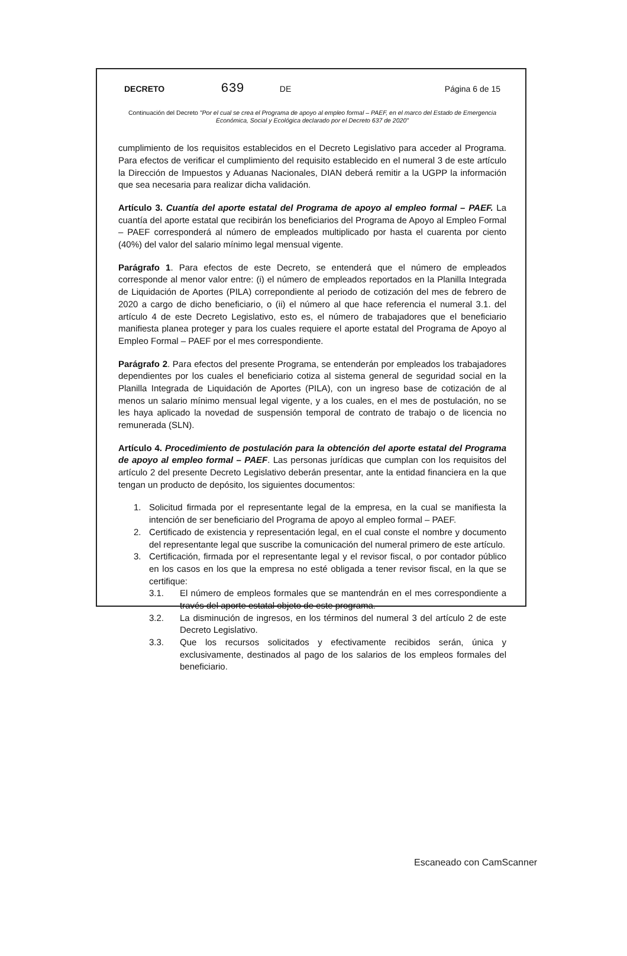DECRETO 639 DE Página 6 de 15
Continuación del Decreto "Por el cual se crea el Programa de apoyo al empleo formal – PAEF, en el marco del Estado de Emergencia Económica, Social y Ecológica declarado por el Decreto 637 de 2020"
cumplimiento de los requisitos establecidos en el Decreto Legislativo para acceder al Programa. Para efectos de verificar el cumplimiento del requisito establecido en el numeral 3 de este artículo la Dirección de Impuestos y Aduanas Nacionales, DIAN deberá remitir a la UGPP la información que sea necesaria para realizar dicha validación.
Artículo 3. Cuantía del aporte estatal del Programa de apoyo al empleo formal – PAEF. La cuantía del aporte estatal que recibirán los beneficiarios del Programa de Apoyo al Empleo Formal – PAEF corresponderá al número de empleados multiplicado por hasta el cuarenta por ciento (40%) del valor del salario mínimo legal mensual vigente.
Parágrafo 1. Para efectos de este Decreto, se entenderá que el número de empleados corresponde al menor valor entre: (i) el número de empleados reportados en la Planilla Integrada de Liquidación de Aportes (PILA) correpondiente al periodo de cotización del mes de febrero de 2020 a cargo de dicho beneficiario, o (ii) el número al que hace referencia el numeral 3.1. del artículo 4 de este Decreto Legislativo, esto es, el número de trabajadores que el beneficiario manifiesta planea proteger y para los cuales requiere el aporte estatal del Programa de Apoyo al Empleo Formal – PAEF por el mes correspondiente.
Parágrafo 2. Para efectos del presente Programa, se entenderán por empleados los trabajadores dependientes por los cuales el beneficiario cotiza al sistema general de seguridad social en la Planilla Integrada de Liquidación de Aportes (PILA), con un ingreso base de cotización de al menos un salario mínimo mensual legal vigente, y a los cuales, en el mes de postulación, no se les haya aplicado la novedad de suspensión temporal de contrato de trabajo o de licencia no remunerada (SLN).
Artículo 4. Procedimiento de postulación para la obtención del aporte estatal del Programa de apoyo al empleo formal – PAEF. Las personas jurídicas que cumplan con los requisitos del artículo 2 del presente Decreto Legislativo deberán presentar, ante la entidad financiera en la que tengan un producto de depósito, los siguientes documentos:
1. Solicitud firmada por el representante legal de la empresa, en la cual se manifiesta la intención de ser beneficiario del Programa de apoyo al empleo formal – PAEF.
2. Certificado de existencia y representación legal, en el cual conste el nombre y documento del representante legal que suscribe la comunicación del numeral primero de este artículo.
3. Certificación, firmada por el representante legal y el revisor fiscal, o por contador público en los casos en los que la empresa no esté obligada a tener revisor fiscal, en la que se certifique:
3.1. El número de empleos formales que se mantendrán en el mes correspondiente a través del aporte estatal objeto de este programa.
3.2. La disminución de ingresos, en los términos del numeral 3 del artículo 2 de este Decreto Legislativo.
3.3. Que los recursos solicitados y efectivamente recibidos serán, única y exclusivamente, destinados al pago de los salarios de los empleos formales del beneficiario.
Escaneado con CamScanner